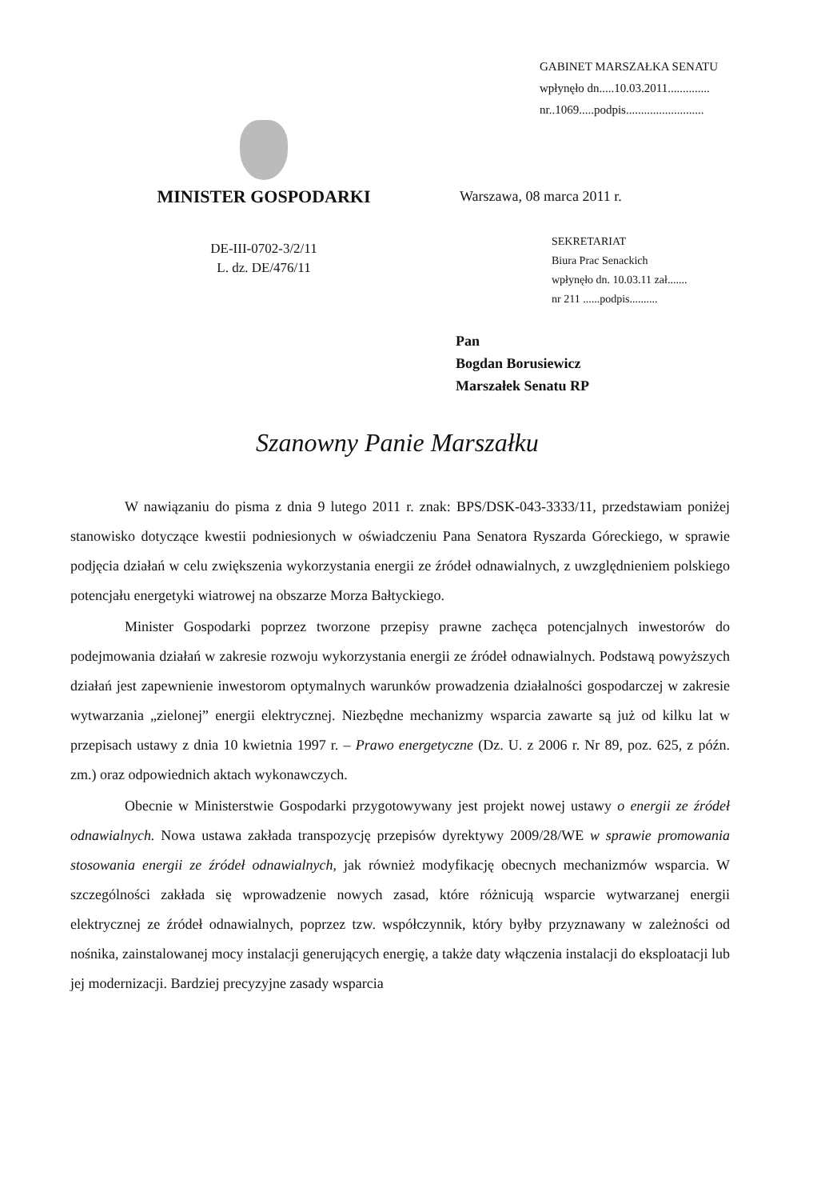GABINET MARSZAŁKA SENATU
wpłynęło dn.....10.03.2011..............
nr..1069.....podpis..........................
MINISTER GOSPODARKI
DE-III-0702-3/2/11
L. dz. DE/476/11
Warszawa, 08 marca 2011 r.
SEKRETARIAT
Biura Prac Senackich
wpłynęło dn. 10.03.11 zał.......
nr 211 ......podpis..........
Pan
Bogdan Borusiewicz
Marszałek Senatu RP
Szanowny Panie Marszałku
W nawiązaniu do pisma z dnia 9 lutego 2011 r. znak: BPS/DSK-043-3333/11, przedstawiam poniżej stanowisko dotyczące kwestii podniesionych w oświadczeniu Pana Senatora Ryszarda Góreckiego, w sprawie podjęcia działań w celu zwiększenia wykorzystania energii ze źródeł odnawialnych, z uwzględnieniem polskiego potencjału energetyki wiatrowej na obszarze Morza Bałtyckiego.
Minister Gospodarki poprzez tworzone przepisy prawne zachęca potencjalnych inwestorów do podejmowania działań w zakresie rozwoju wykorzystania energii ze źródeł odnawialnych. Podstawą powyższych działań jest zapewnienie inwestorom optymalnych warunków prowadzenia działalności gospodarczej w zakresie wytwarzania „zielonej” energii elektrycznej. Niezbędne mechanizmy wsparcia zawarte są już od kilku lat w przepisach ustawy z dnia 10 kwietnia 1997 r. – Prawo energetyczne (Dz. U. z 2006 r. Nr 89, poz. 625, z późn. zm.) oraz odpowiednich aktach wykonawczych.
Obecnie w Ministerstwie Gospodarki przygotowywany jest projekt nowej ustawy o energii ze źródeł odnawialnych. Nowa ustawa zakłada transpozycję przepisów dyrektywy 2009/28/WE w sprawie promowania stosowania energii ze źródeł odnawialnych, jak również modyfikację obecnych mechanizmów wsparcia. W szczególności zakłada się wprowadzenie nowych zasad, które różnicują wsparcie wytwarzanej energii elektrycznej ze źródeł odnawialnych, poprzez tzw. współczynnik, który byłby przyznawany w zależności od nośnika, zainstalowanej mocy instalacji generujących energię, a także daty włączenia instalacji do eksploatacji lub jej modernizacji. Bardziej precyzyjne zasady wsparcia